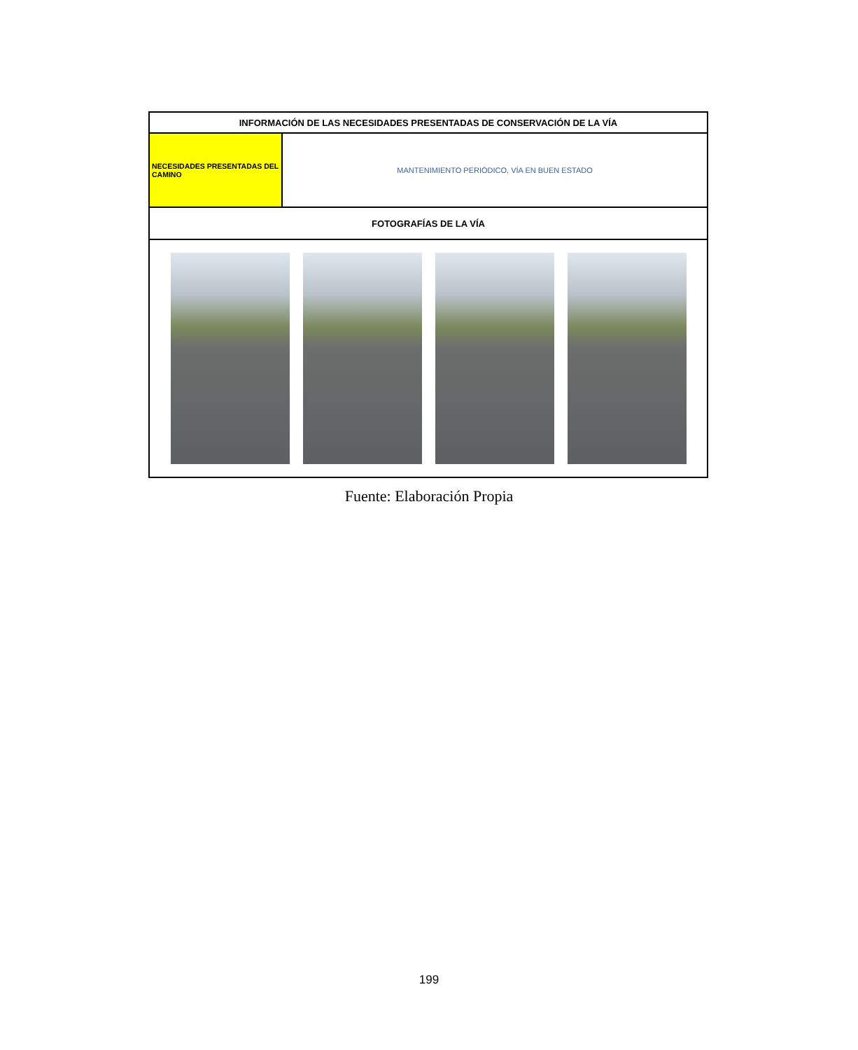| INFORMACIÓN DE LAS NECESIDADES PRESENTADAS DE CONSERVACIÓN DE LA VÍA | |
| NECESIDADES PRESENTADAS DEL CAMINO | MANTENIMIENTO PERIÓDICO, VÍA EN BUEN ESTADO |
| FOTOGRAFÍAS DE LA VÍA | |
Fuente: Elaboración Propia
199